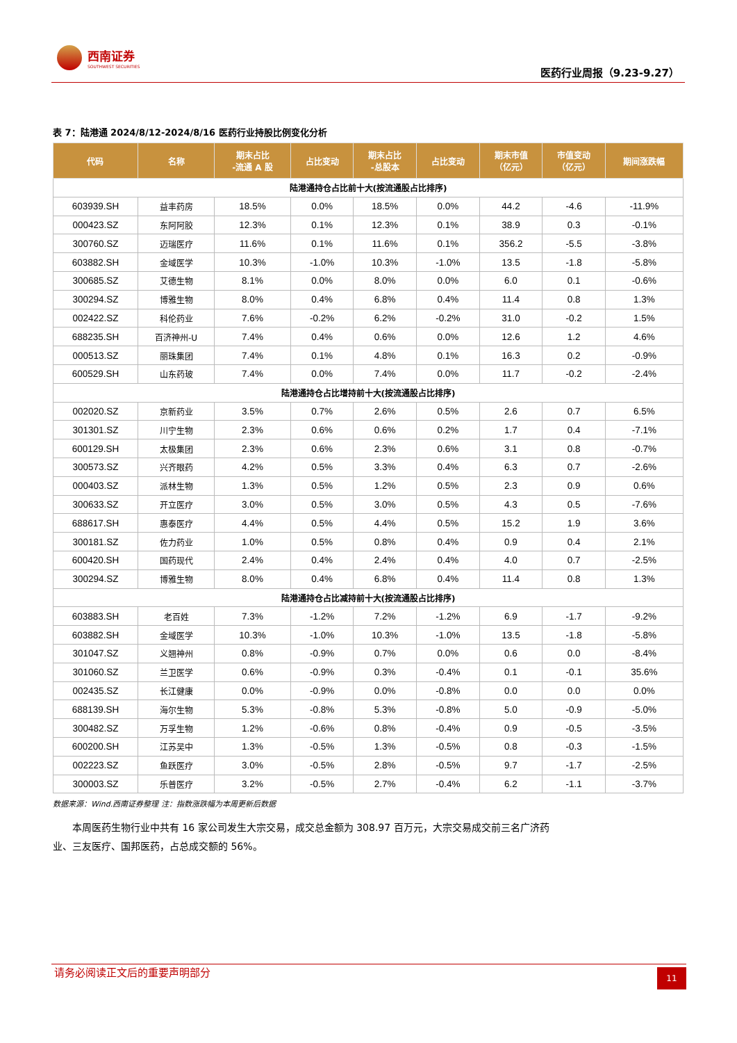西南证券
SOUTHWEST SECURITIES
医药行业周报（9.23-9.27）
表 7：陆港通 2024/8/12-2024/8/16 医药行业持股比例变化分析
| 代码 | 名称 | 期末占比 -流通 A 股 | 占比变动 | 期末占比 -总股本 | 占比变动 | 期末市值 （亿元） | 市值变动 （亿元） | 期间涨跌幅 |
| --- | --- | --- | --- | --- | --- | --- | --- | --- |
| 陆港通持仓占比前十大(按流通股占比排序) | | | | | | | | |
| 603939.SH | 益丰药房 | 18.5% | 0.0% | 18.5% | 0.0% | 44.2 | -4.6 | -11.9% |
| 000423.SZ | 东阿阿胶 | 12.3% | 0.1% | 12.3% | 0.1% | 38.9 | 0.3 | -0.1% |
| 300760.SZ | 迈瑞医疗 | 11.6% | 0.1% | 11.6% | 0.1% | 356.2 | -5.5 | -3.8% |
| 603882.SH | 金域医学 | 10.3% | -1.0% | 10.3% | -1.0% | 13.5 | -1.8 | -5.8% |
| 300685.SZ | 艾德生物 | 8.1% | 0.0% | 8.0% | 0.0% | 6.0 | 0.1 | -0.6% |
| 300294.SZ | 博雅生物 | 8.0% | 0.4% | 6.8% | 0.4% | 11.4 | 0.8 | 1.3% |
| 002422.SZ | 科伦药业 | 7.6% | -0.2% | 6.2% | -0.2% | 31.0 | -0.2 | 1.5% |
| 688235.SH | 百济神州-U | 7.4% | 0.4% | 0.6% | 0.0% | 12.6 | 1.2 | 4.6% |
| 000513.SZ | 丽珠集团 | 7.4% | 0.1% | 4.8% | 0.1% | 16.3 | 0.2 | -0.9% |
| 600529.SH | 山东药玻 | 7.4% | 0.0% | 7.4% | 0.0% | 11.7 | -0.2 | -2.4% |
| 陆港通持仓占比增持前十大(按流通股占比排序) | | | | | | | | |
| 002020.SZ | 京新药业 | 3.5% | 0.7% | 2.6% | 0.5% | 2.6 | 0.7 | 6.5% |
| 301301.SZ | 川宁生物 | 2.3% | 0.6% | 0.6% | 0.2% | 1.7 | 0.4 | -7.1% |
| 600129.SH | 太极集团 | 2.3% | 0.6% | 2.3% | 0.6% | 3.1 | 0.8 | -0.7% |
| 300573.SZ | 兴齐眼药 | 4.2% | 0.5% | 3.3% | 0.4% | 6.3 | 0.7 | -2.6% |
| 000403.SZ | 派林生物 | 1.3% | 0.5% | 1.2% | 0.5% | 2.3 | 0.9 | 0.6% |
| 300633.SZ | 开立医疗 | 3.0% | 0.5% | 3.0% | 0.5% | 4.3 | 0.5 | -7.6% |
| 688617.SH | 惠泰医疗 | 4.4% | 0.5% | 4.4% | 0.5% | 15.2 | 1.9 | 3.6% |
| 300181.SZ | 佐力药业 | 1.0% | 0.5% | 0.8% | 0.4% | 0.9 | 0.4 | 2.1% |
| 600420.SH | 国药现代 | 2.4% | 0.4% | 2.4% | 0.4% | 4.0 | 0.7 | -2.5% |
| 300294.SZ | 博雅生物 | 8.0% | 0.4% | 6.8% | 0.4% | 11.4 | 0.8 | 1.3% |
| 陆港通持仓占比减持前十大(按流通股占比排序) | | | | | | | | |
| 603883.SH | 老百姓 | 7.3% | -1.2% | 7.2% | -1.2% | 6.9 | -1.7 | -9.2% |
| 603882.SH | 金域医学 | 10.3% | -1.0% | 10.3% | -1.0% | 13.5 | -1.8 | -5.8% |
| 301047.SZ | 义翘神州 | 0.8% | -0.9% | 0.7% | 0.0% | 0.6 | 0.0 | -8.4% |
| 301060.SZ | 兰卫医学 | 0.6% | -0.9% | 0.3% | -0.4% | 0.1 | -0.1 | 35.6% |
| 002435.SZ | 长江健康 | 0.0% | -0.9% | 0.0% | -0.8% | 0.0 | 0.0 | 0.0% |
| 688139.SH | 海尔生物 | 5.3% | -0.8% | 5.3% | -0.8% | 5.0 | -0.9 | -5.0% |
| 300482.SZ | 万孚生物 | 1.2% | -0.6% | 0.8% | -0.4% | 0.9 | -0.5 | -3.5% |
| 600200.SH | 江苏吴中 | 1.3% | -0.5% | 1.3% | -0.5% | 0.8 | -0.3 | -1.5% |
| 002223.SZ | 鱼跃医疗 | 3.0% | -0.5% | 2.8% | -0.5% | 9.7 | -1.7 | -2.5% |
| 300003.SZ | 乐普医疗 | 3.2% | -0.5% | 2.7% | -0.4% | 6.2 | -1.1 | -3.7% |
数据来源：Wind.西南证券整理 注：指数涨跌幅为本周更新后数据
本周医药生物行业中共有 16 家公司发生大宗交易，成交总金额为 308.97 百万元，大宗交易成交前三名广济药业、三友医疗、国邦医药，占总成交额的 56%。
请务必阅读正文后的重要声明部分
11